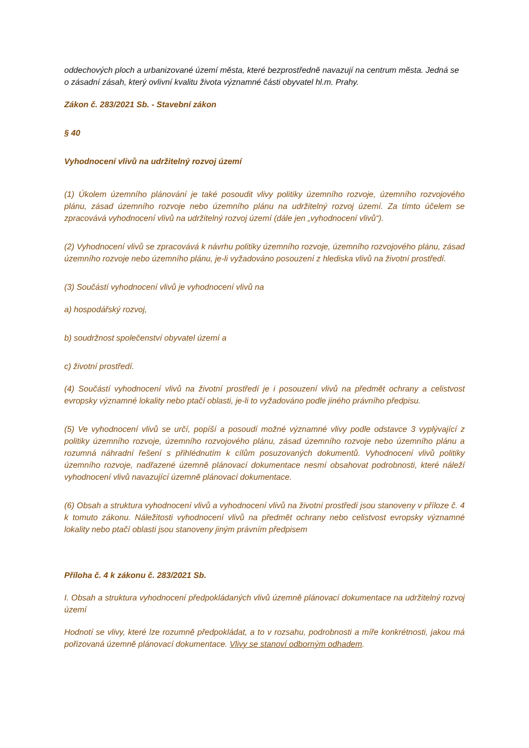oddechových ploch a urbanizované území města, které bezprostředně navazují na centrum města. Jedná se o zásadní zásah, který ovlivní kvalitu života významné části obyvatel hl.m. Prahy.
Zákon č. 283/2021 Sb. - Stavební zákon
§ 40
Vyhodnocení vlivů na udržitelný rozvoj území
(1) Úkolem územního plánování je také posoudit vlivy politiky územního rozvoje, územního rozvojového plánu, zásad územního rozvoje nebo územního plánu na udržitelný rozvoj území. Za tímto účelem se zpracovává vyhodnocení vlivů na udržitelný rozvoj území (dále jen „vyhodnocení vlivů“).
(2) Vyhodnocení vlivů se zpracovává k návrhu politiky územního rozvoje, územního rozvojového plánu, zásad územního rozvoje nebo územního plánu, je-li vyžadováno posouzení z hlediska vlivů na životní prostředí.
(3) Součástí vyhodnocení vlivů je vyhodnocení vlivů na
a) hospodářský rozvoj,
b) soudržnost společenství obyvatel území a
c) životní prostředí.
(4) Součástí vyhodnocení vlivů na životní prostředí je i posouzení vlivů na předmět ochrany a celistvost evropsky významné lokality nebo ptačí oblasti, je-li to vyžadováno podle jiného právního předpisu.
(5) Ve vyhodnocení vlivů se určí, popíší a posoudí možné významné vlivy podle odstavce 3 vyplývající z politiky územního rozvoje, územního rozvojového plánu, zásad územního rozvoje nebo územního plánu a rozumná náhradní řešení s přihlédnutím k cílům posuzovaných dokumentů. Vyhodnocení vlivů politiky územního rozvoje, nadřazené územně plánovací dokumentace nesmí obsahovat podrobnosti, které náleží vyhodnocení vlivů navazující územně plánovací dokumentace.
(6) Obsah a struktura vyhodnocení vlivů a vyhodnocení vlivů na životní prostředí jsou stanoveny v příloze č. 4 k tomuto zákonu. Náležitosti vyhodnocení vlivů na předmět ochrany nebo celistvost evropsky významné lokality nebo ptačí oblasti jsou stanoveny jiným právním předpisem
Příloha č. 4 k zákonu č. 283/2021 Sb.
I. Obsah a struktura vyhodnocení předpokládaných vlivů územně plánovací dokumentace na udržitelný rozvoj území
Hodnotí se vlivy, které lze rozumně předpokládat, a to v rozsahu, podrobnosti a míře konkrétnosti, jakou má pořizovaná územně plánovací dokumentace. Vlivy se stanoví odborným odhadem.